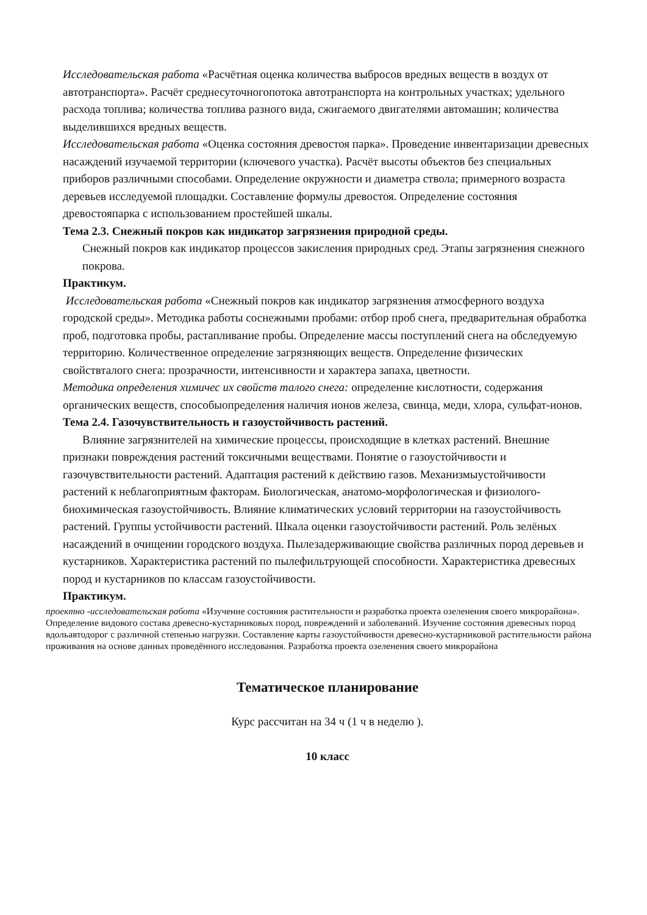Исследовательская работа «Расчётная оценка количества выбросов вредных веществ в воздух от автотранспорта». Расчёт среднесуточногопотока автотранспорта на контрольных участках; удельного расхода топлива; количества топлива разного вида, сжигаемого двигателями автомашин; количества выделившихся вредных веществ.
Исследовательская работа «Оценка состояния древостоя парка». Проведение инвентаризации древесных насаждений изучаемой территории (ключевого участка). Расчёт высоты объектов без специальных приборов различными способами. Определение окружности и диаметра ствола; примерного возраста деревьев исследуемой площадки. Составление формулы древостоя. Определение состояния древостояпарка с использованием простейшей шкалы.
Тема 2.3. Снежный покров как индикатор загрязнения природной среды.
Снежный покров как индикатор процессов закисления природных сред. Этапы загрязнения снежного покрова.
Практикум.
Исследовательская работа «Снежный покров как индикатор загрязнения атмосферного воздуха городской среды». Методика работы соснежными пробами: отбор проб снега, предварительная обработка проб, подготовка пробы, растапливание пробы. Определение массы поступлений снега на обследуемую территорию. Количественное определение загрязняющих веществ. Определение физических свойствталого снега: прозрачности, интенсивности и характера запаха, цветности.
Методика определения химичес их свойств талого снега: определение кислотности, содержания органических веществ, способыопределения наличия ионов железа, свинца, меди, хлора, сульфат-ионов.
Тема 2.4. Газочувствительность и газоустойчивость растений.
Влияние загрязнителей на химические процессы, происходящие в клетках растений. Внешние признаки повреждения растений токсичными веществами. Понятие о газоустойчивости и газочувствительности растений. Адаптация растений к действию газов. Механизмыустойчивости растений к неблагоприятным факторам. Биологическая, анатомо-морфологическая и физиолого-биохимическая газоустойчивость. Влияние климатических условий территории на газоустойчивость растений. Группы устойчивости растений. Шкала оценки газоустойчивости растений. Роль зелёных насаждений в очищении городского воздуха. Пылезадерживающие свойства различных пород деревьев и кустарников. Характеристика растений по пылефильтрующей способности. Характеристика древесных пород и кустарников по классам газоустойчивости.
Практикум.
проектно -исследовательская работа «Изучение состояния растительности и разработка проекта озеленения своего микрорайона». Определение видового состава древесно-кустарниковых пород, повреждений и заболеваний. Изучение состояния древесных пород вдольавтодорог с различной степенью нагрузки. Составление карты газоустойчивости древесно-кустарниковой растительности района проживания на основе данных проведённого исследования. Разработка проекта озеленения своего микрорайона
Тематическое планирование
Курс рассчитан на 34 ч (1 ч в неделю ).
10 класс